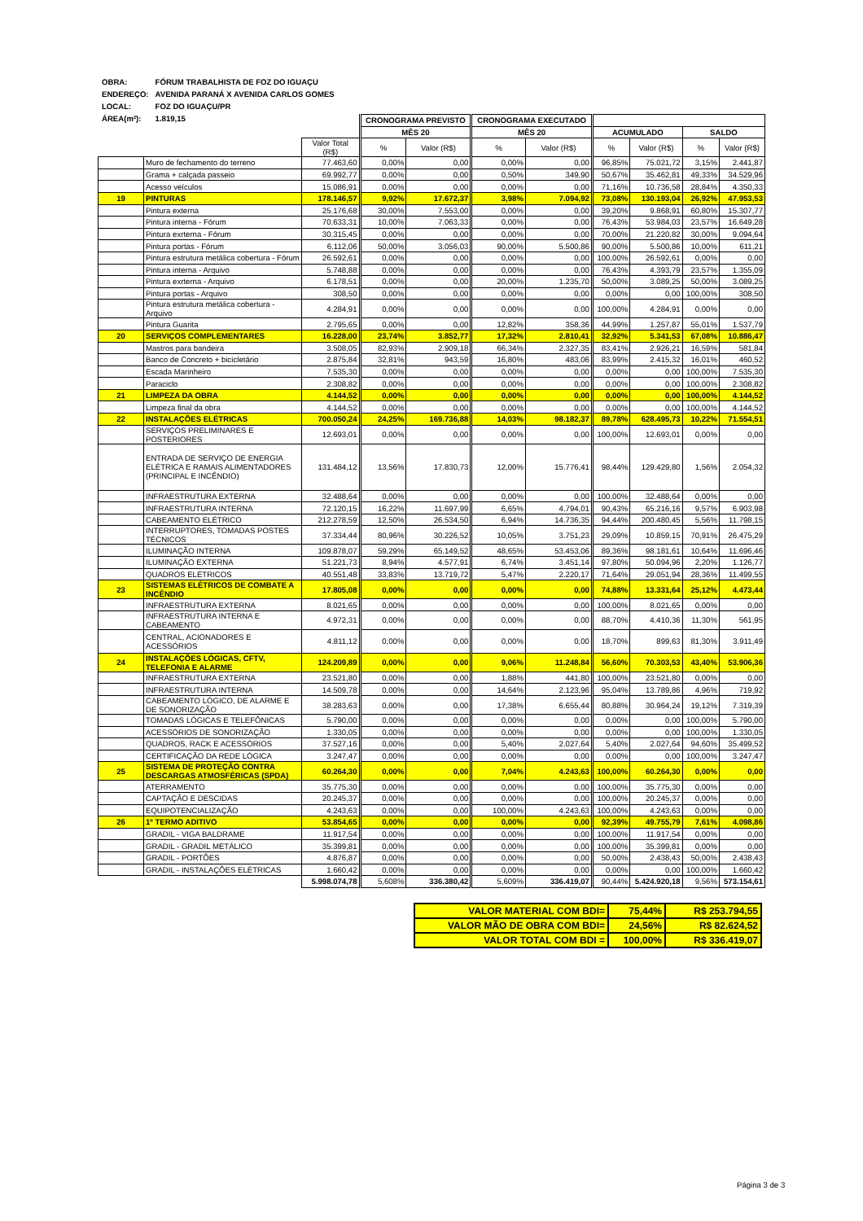| OBRA: | FÓRUM TRABALHISTA DE FOZ DO IGUAÇU |
| ENDEREÇO: | AVENIDA PARANÁ X AVENIDA CARLOS GOMES |
| LOCAL: | FOZ DO IGUAÇU/PR |
| ÁREA(m²): | 1.819,15 |
| | | | CRONOGRAMA PREVISTO | | CRONOGRAMA EXECUTADO | | | | | |
| --- | --- | --- | --- | --- | --- | --- | --- | --- | --- | --- |
| | | | MÊS 20 | | MÊS 20 | | ACUMULADO | | SALDO | |
| | | Valor Total (R$) | % | Valor (R$) | % | Valor (R$) | % | Valor (R$) | % | Valor (R$) |
| | Muro de fechamento do terreno | 77.463,60 | 0,00% | 0,00 | 0,00% | 0,00 | 96,85% | 75.021,72 | 3,15% | 2.441,87 |
| | Grama + calçada passeio | 69.992,77 | 0,00% | 0,00 | 0,50% | 349,90 | 50,67% | 35.462,81 | 49,33% | 34.529,96 |
| | Acesso veículos | 15.086,91 | 0,00% | 0,00 | 0,00% | 0,00 | 71,16% | 10.736,58 | 28,84% | 4.350,33 |
| 19 | PINTURAS | 178.146,57 | 9,92% | 17.672,37 | 3,98% | 7.094,92 | 73,08% | 130.193,04 | 26,92% | 47.953,53 |
| | Pintura externa | 25.176,68 | 30,00% | 7.553,00 | 0,00% | 0,00 | 39,20% | 9.868,91 | 60,80% | 15.307,77 |
| | Pintura interna - Fórum | 70.633,31 | 10,00% | 7.063,33 | 0,00% | 0,00 | 76,43% | 53.984,03 | 23,57% | 16.649,28 |
| | Pintura exrterna - Fórum | 30.315,45 | 0,00% | 0,00 | 0,00% | 0,00 | 70,00% | 21.220,82 | 30,00% | 9.094,64 |
| | Pintura portas - Fórum | 6.112,06 | 50,00% | 3.056,03 | 90,00% | 5.500,86 | 90,00% | 5.500,86 | 10,00% | 611,21 |
| | Pintura estrutura metálica cobertura - Fórum | 26.592,61 | 0,00% | 0,00 | 0,00% | 0,00 | 100,00% | 26.592,61 | 0,00% | 0,00 |
| | Pintura interna - Arquivo | 5.748,88 | 0,00% | 0,00 | 0,00% | 0,00 | 76,43% | 4.393,79 | 23,57% | 1.355,09 |
| | Pintura exrterna - Arquivo | 6.178,51 | 0,00% | 0,00 | 20,00% | 1.235,70 | 50,00% | 3.089,25 | 50,00% | 3.089,25 |
| | Pintura portas - Arquivo | 308,50 | 0,00% | 0,00 | 0,00% | 0,00 | 0,00% | 0,00 | 100,00% | 308,50 |
| | Pintura estrutura metálica cobertura - Arquivo | 4.284,91 | 0,00% | 0,00 | 0,00% | 0,00 | 100,00% | 4.284,91 | 0,00% | 0,00 |
| | Pintura Guarita | 2.795,65 | 0,00% | 0,00 | 12,82% | 358,36 | 44,99% | 1.257,87 | 55,01% | 1.537,79 |
| 20 | SERVIÇOS COMPLEMENTARES | 16.228,00 | 23,74% | 3.852,77 | 17,32% | 2.810,41 | 32,92% | 5.341,53 | 67,08% | 10.886,47 |
| | Mastros para bandeira | 3.508,05 | 82,93% | 2.909,18 | 66,34% | 2.327,35 | 83,41% | 2.926,21 | 16,59% | 581,84 |
| | Banco de Concreto + bicicletário | 2.875,84 | 32,81% | 943,59 | 16,80% | 483,06 | 83,99% | 2.415,32 | 16,01% | 460,52 |
| | Escada Marinheiro | 7.535,30 | 0,00% | 0,00 | 0,00% | 0,00 | 0,00% | 0,00 | 100,00% | 7.535,30 |
| | Paraciclo | 2.308,82 | 0,00% | 0,00 | 0,00% | 0,00 | 0,00% | 0,00 | 100,00% | 2.308,82 |
| 21 | LIMPEZA DA OBRA | 4.144,52 | 0,00% | 0,00 | 0,00% | 0,00 | 0,00% | 0,00 | 100,00% | 4.144,52 |
| | Limpeza final da obra | 4.144,52 | 0,00% | 0,00 | 0,00% | 0,00 | 0,00% | 0,00 | 100,00% | 4.144,52 |
| 22 | INSTALAÇÕES ELÉTRICAS | 700.050,24 | 24,25% | 169.736,88 | 14,03% | 98.182,37 | 89,78% | 628.495,73 | 10,22% | 71.554,51 |
| | SERVIÇOS PRELIMINARES E POSTERIORES | 12.693,01 | 0,00% | 0,00 | 0,00% | 0,00 | 100,00% | 12.693,01 | 0,00% | 0,00 |
| | ENTRADA DE SERVIÇO DE ENERGIA ELÉTRICA E RAMAIS ALIMENTADORES (PRINCIPAL E INCÊNDIO) | 131.484,12 | 13,56% | 17.830,73 | 12,00% | 15.776,41 | 98,44% | 129.429,80 | 1,56% | 2.054,32 |
| | INFRAESTRUTURA EXTERNA | 32.488,64 | 0,00% | 0,00 | 0,00% | 0,00 | 100,00% | 32.488,64 | 0,00% | 0,00 |
| | INFRAESTRUTURA INTERNA | 72.120,15 | 16,22% | 11.697,99 | 6,65% | 4.794,01 | 90,43% | 65.216,16 | 9,57% | 6.903,98 |
| | CABEAMENTO ELÉTRICO | 212.278,59 | 12,50% | 26.534,50 | 6,94% | 14.736,35 | 94,44% | 200.480,45 | 5,56% | 11.798,15 |
| | INTERRUPTORES, TOMADAS POSTES TÉCNICOS | 37.334,44 | 80,96% | 30.226,52 | 10,05% | 3.751,23 | 29,09% | 10.859,15 | 70,91% | 26.475,29 |
| | ILUMINAÇÃO INTERNA | 109.878,07 | 59,29% | 65.149,52 | 48,65% | 53.453,06 | 89,36% | 98.181,61 | 10,64% | 11.696,46 |
| | ILUMINAÇÃO EXTERNA | 51.221,73 | 8,94% | 4.577,91 | 6,74% | 3.451,14 | 97,80% | 50.094,96 | 2,20% | 1.126,77 |
| | QUADROS ELÉTRICOS | 40.551,48 | 33,83% | 13.719,72 | 5,47% | 2.220,17 | 71,64% | 29.051,94 | 28,36% | 11.499,55 |
| 23 | SISTEMAS ELÉTRICOS DE COMBATE A INCÊNDIO | 17.805,08 | 0,00% | 0,00 | 0,00% | 0,00 | 74,88% | 13.331,64 | 25,12% | 4.473,44 |
| | INFRAESTRUTURA EXTERNA | 8.021,65 | 0,00% | 0,00 | 0,00% | 0,00 | 100,00% | 8.021,65 | 0,00% | 0,00 |
| | INFRAESTRUTURA INTERNA E CABEAMENTO | 4.972,31 | 0,00% | 0,00 | 0,00% | 0,00 | 88,70% | 4.410,36 | 11,30% | 561,95 |
| | CENTRAL, ACIONADORES E ACESSÓRIOS | 4.811,12 | 0,00% | 0,00 | 0,00% | 0,00 | 18,70% | 899,63 | 81,30% | 3.911,49 |
| 24 | INSTALAÇÕES LÓGICAS, CFTV, TELEFONIA E ALARME | 124.209,89 | 0,00% | 0,00 | 9,06% | 11.248,84 | 56,60% | 70.303,53 | 43,40% | 53.906,36 |
| | INFRAESTRUTURA EXTERNA | 23.521,80 | 0,00% | 0,00 | 1,88% | 441,80 | 100,00% | 23.521,80 | 0,00% | 0,00 |
| | INFRAESTRUTURA INTERNA | 14.509,78 | 0,00% | 0,00 | 14,64% | 2.123,96 | 95,04% | 13.789,86 | 4,96% | 719,92 |
| | CABEAMENTO LÓGICO, DE ALARME E DE SONORIZAÇÃO | 38.283,63 | 0,00% | 0,00 | 17,38% | 6.655,44 | 80,88% | 30.964,24 | 19,12% | 7.319,39 |
| | TOMADAS LÓGICAS E TELEFÔNICAS | 5.790,00 | 0,00% | 0,00 | 0,00% | 0,00 | 0,00% | 0,00 | 100,00% | 5.790,00 |
| | ACESSÓRIOS DE SONORIZAÇÃO | 1.330,05 | 0,00% | 0,00 | 0,00% | 0,00 | 0,00% | 0,00 | 100,00% | 1.330,05 |
| | QUADROS, RACK E ACESSÓRIOS | 37.527,16 | 0,00% | 0,00 | 5,40% | 2.027,64 | 5,40% | 2.027,64 | 94,60% | 35.499,52 |
| | CERTIFICAÇÃO DA REDE LÓGICA | 3.247,47 | 0,00% | 0,00 | 0,00% | 0,00 | 0,00% | 0,00 | 100,00% | 3.247,47 |
| 25 | SISTEMA DE PROTEÇÃO CONTRA DESCARGAS ATMOSFÉRICAS (SPDA) | 60.264,30 | 0,00% | 0,00 | 7,04% | 4.243,63 | 100,00% | 60.264,30 | 0,00% | 0,00 |
| | ATERRAMENTO | 35.775,30 | 0,00% | 0,00 | 0,00% | 0,00 | 100,00% | 35.775,30 | 0,00% | 0,00 |
| | CAPTAÇÃO E DESCIDAS | 20.245,37 | 0,00% | 0,00 | 0,00% | 0,00 | 100,00% | 20.245,37 | 0,00% | 0,00 |
| | EQUIPOTENCIALIZAÇÃO | 4.243,63 | 0,00% | 0,00 | 100,00% | 4.243,63 | 100,00% | 4.243,63 | 0,00% | 0,00 |
| 26 | 1º TERMO ADITIVO | 53.854,65 | 0,00% | 0,00 | 0,00% | 0,00 | 92,39% | 49.755,79 | 7,61% | 4.098,86 |
| | GRADIL - VIGA BALDRAME | 11.917,54 | 0,00% | 0,00 | 0,00% | 0,00 | 100,00% | 11.917,54 | 0,00% | 0,00 |
| | GRADIL - GRADIL METÁLICO | 35.399,81 | 0,00% | 0,00 | 0,00% | 0,00 | 100,00% | 35.399,81 | 0,00% | 0,00 |
| | GRADIL - PORTÕES | 4.876,87 | 0,00% | 0,00 | 0,00% | 0,00 | 50,00% | 2.438,43 | 50,00% | 2.438,43 |
| | GRADIL - INSTALAÇÕES ELÉTRICAS | 1.660,42 | 0,00% | 0,00 | 0,00% | 0,00 | 0,00% | 0,00 | 100,00% | 1.660,42 |
| | | 5.998.074,78 | 5,608% | 336.380,42 | 5,609% | 336.419,07 | 90,44% | 5.424.920,18 | 9,56% | 573.154,61 |
| VALOR MATERIAL COM BDI= | 75,44% | R$ 253.794,55 |
| VALOR MÃO DE OBRA COM BDI= | 24,56% | R$ 82.624,52 |
| VALOR TOTAL COM BDI = | 100,00% | R$ 336.419,07 |
Página 3 de 3